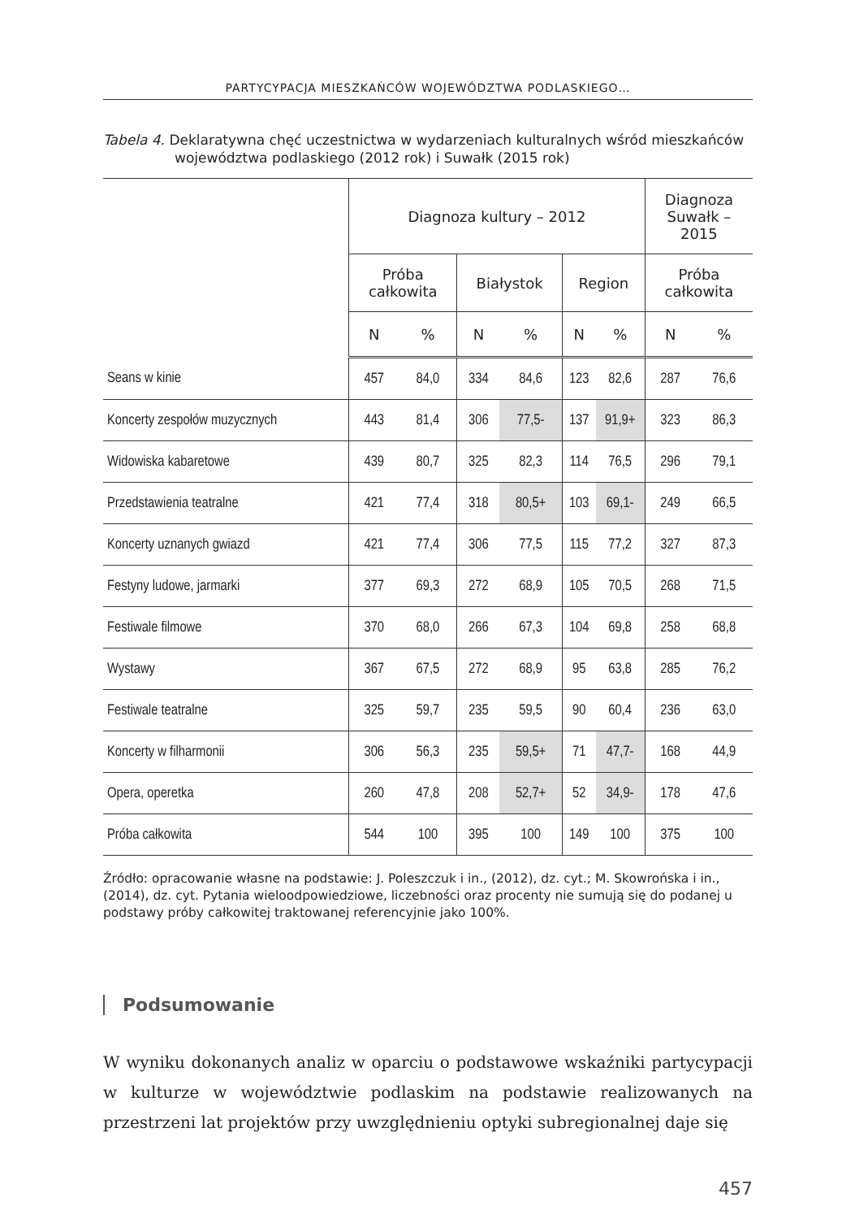PARTYCYPACJA MIESZKAŃCÓW WOJEWÓDZTWA PODLASKIEGO…
Tabela 4. Deklaratywna chęć uczestnictwa w wydarzeniach kulturalnych wśród mieszkańców województwa podlaskiego (2012 rok) i Suwałk (2015 rok)
| | Diagnoza kultury – 2012 | | | | | | Diagnoza Suwałk – 2015 | |
| --- | --- | --- | --- | --- | --- | --- | --- | --- |
| | Próba całkowita | | Białystok | | Region | | Próba całkowita | |
| | N | % | N | % | N | % | N | % |
| Seans w kinie | 457 | 84,0 | 334 | 84,6 | 123 | 82,6 | 287 | 76,6 |
| Koncerty zespołów muzycznych | 443 | 81,4 | 306 | 77,5- | 137 | 91,9+ | 323 | 86,3 |
| Widowiska kabaretowe | 439 | 80,7 | 325 | 82,3 | 114 | 76,5 | 296 | 79,1 |
| Przedstawienia teatralne | 421 | 77,4 | 318 | 80,5+ | 103 | 69,1- | 249 | 66,5 |
| Koncerty uznanych gwiazd | 421 | 77,4 | 306 | 77,5 | 115 | 77,2 | 327 | 87,3 |
| Festyny ludowe, jarmarki | 377 | 69,3 | 272 | 68,9 | 105 | 70,5 | 268 | 71,5 |
| Festiwale filmowe | 370 | 68,0 | 266 | 67,3 | 104 | 69,8 | 258 | 68,8 |
| Wystawy | 367 | 67,5 | 272 | 68,9 | 95 | 63,8 | 285 | 76,2 |
| Festiwale teatralne | 325 | 59,7 | 235 | 59,5 | 90 | 60,4 | 236 | 63,0 |
| Koncerty w filharmonii | 306 | 56,3 | 235 | 59,5+ | 71 | 47,7- | 168 | 44,9 |
| Opera, operetka | 260 | 47,8 | 208 | 52,7+ | 52 | 34,9- | 178 | 47,6 |
| Próba całkowita | 544 | 100 | 395 | 100 | 149 | 100 | 375 | 100 |
Źródło: opracowanie własne na podstawie: J. Poleszczuk i in., (2012), dz. cyt.; M. Skowrońska i in., (2014), dz. cyt. Pytania wieloodpowiedziowe, liczebności oraz procenty nie sumują się do podanej u podstawy próby całkowitej traktowanej referencyjnie jako 100%.
Podsumowanie
W wyniku dokonanych analiz w oparciu o podstawowe wskaźniki partycy­pacji w kulturze w województwie podlaskim na podstawie realizowanych na przestrzeni lat projektów przy uwzględnieniu optyki subregionalnej daje się
457